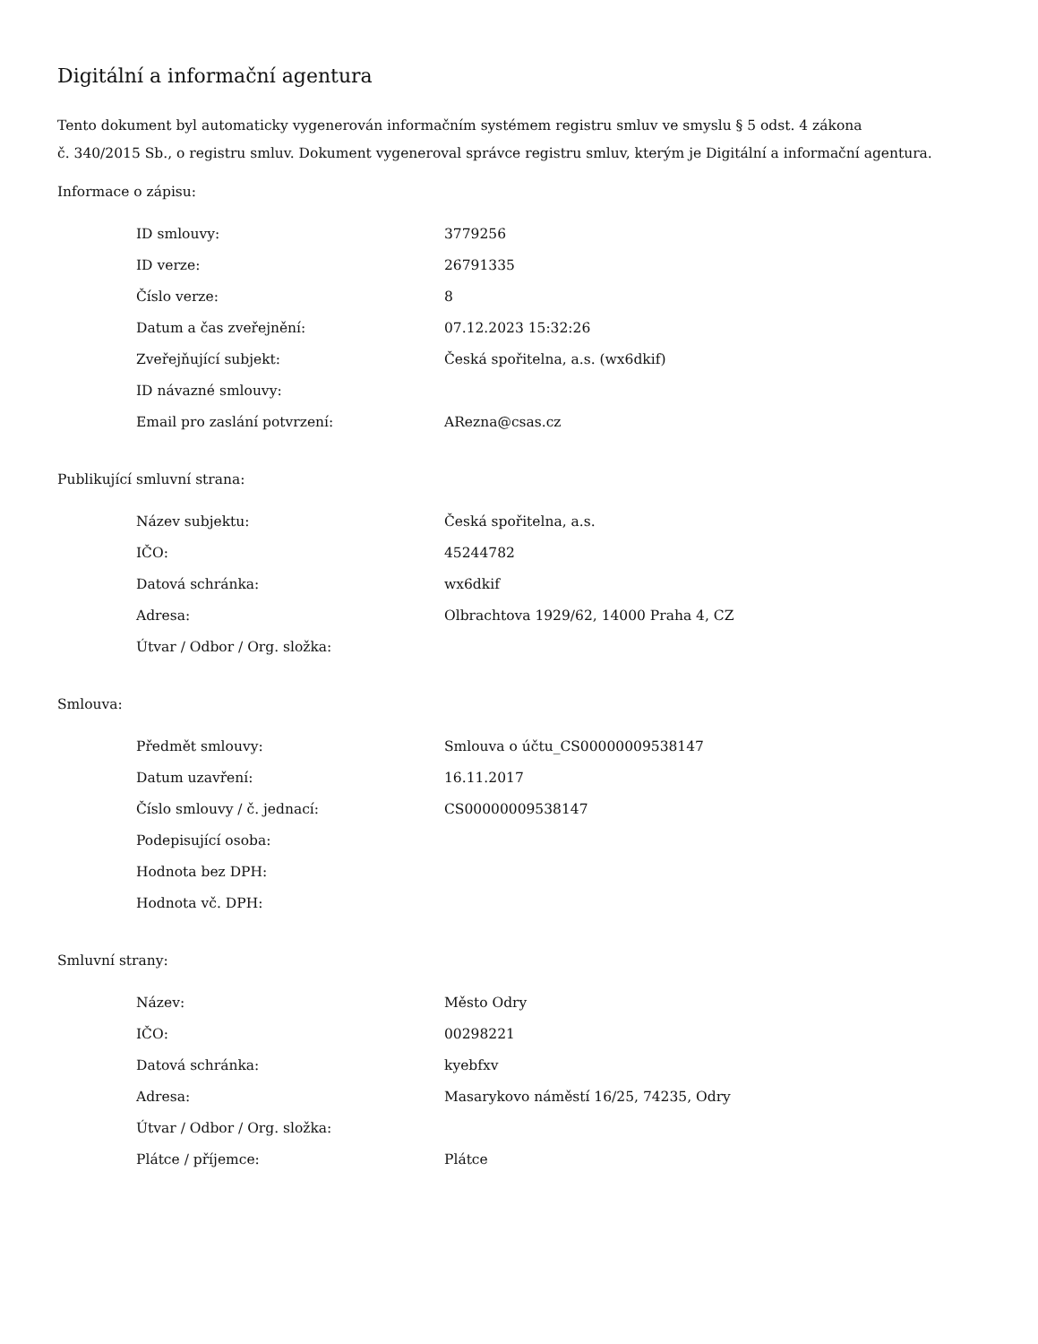Digitální a informační agentura
Tento dokument byl automaticky vygenerován informačním systémem registru smluv ve smyslu § 5 odst. 4 zákona
č. 340/2015 Sb., o registru smluv. Dokument vygeneroval správce registru smluv, kterým je Digitální a informační agentura.
Informace o zápisu:
| ID smlouvy: | 3779256 |
| ID verze: | 26791335 |
| Číslo verze: | 8 |
| Datum a čas zveřejnění: | 07.12.2023 15:32:26 |
| Zveřejňující subjekt: | Česká spořitelna, a.s. (wx6dkif) |
| ID návazné smlouvy: | |
| Email pro zaslání potvrzení: | ARezna@csas.cz |
Publikující smluvní strana:
| Název subjektu: | Česká spořitelna, a.s. |
| IČO: | 45244782 |
| Datová schránka: | wx6dkif |
| Adresa: | Olbrachtova 1929/62, 14000 Praha 4, CZ |
| Útvar / Odbor / Org. složka: | |
Smlouva:
| Předmět smlouvy: | Smlouva o účtu_CS00000009538147 |
| Datum uzavření: | 16.11.2017 |
| Číslo smlouvy / č. jednací: | CS00000009538147 |
| Podepisující osoba: | |
| Hodnota bez DPH: | |
| Hodnota vč. DPH: | |
Smluvní strany:
| Název: | Město Odry |
| IČO: | 00298221 |
| Datová schránka: | kyebfxv |
| Adresa: | Masarykovo náměstí 16/25, 74235, Odry |
| Útvar / Odbor / Org. složka: | |
| Plátce / příjemce: | Plátce |